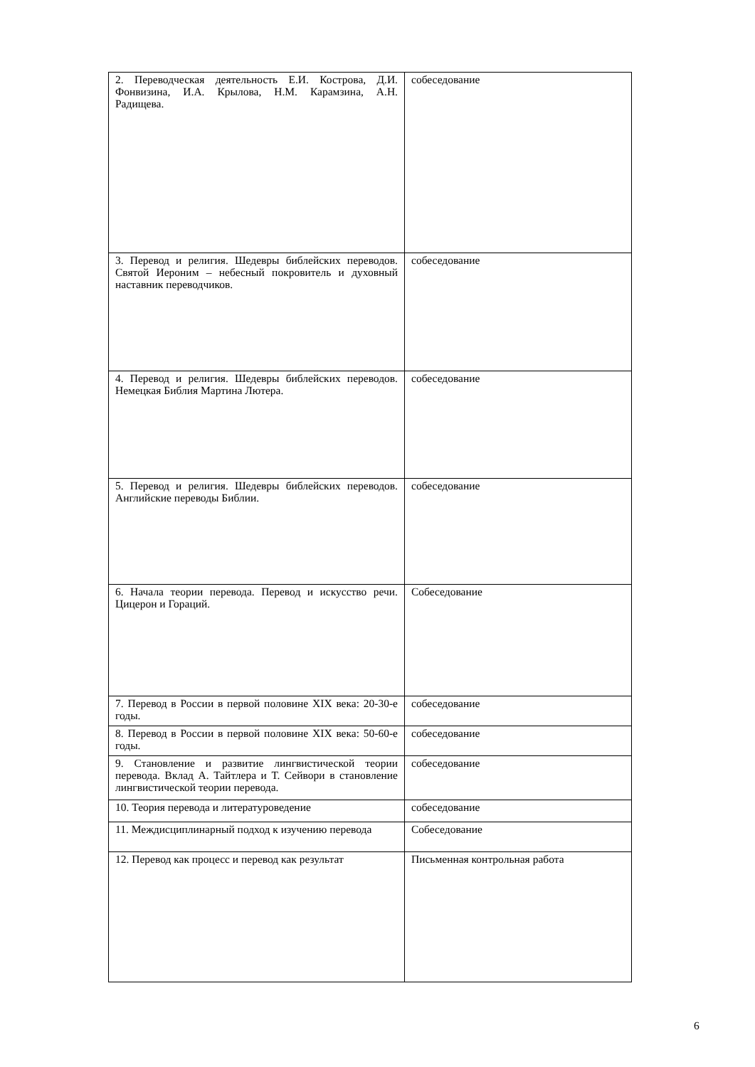| 2. Переводческая деятельность Е.И. Кострова, Д.И. Фонвизина, И.А. Крылова, Н.М. Карамзина, А.Н. Радищева. | собеседование |
| 3. Перевод и религия. Шедевры библейских переводов. Святой Иероним – небесный покровитель и духовный наставник переводчиков. | собеседование |
| 4. Перевод и религия. Шедевры библейских переводов. Немецкая Библия Мартина Лютера. | собеседование |
| 5. Перевод и религия. Шедевры библейских переводов. Английские переводы Библии. | собеседование |
| 6. Начала теории перевода. Перевод и искусство речи. Цицерон и Гораций. | Собеседование |
| 7. Перевод в России в первой половине XIX века: 20-30-е годы. | собеседование |
| 8. Перевод в России в первой половине XIX века: 50-60-е годы. | собеседование |
| 9. Становление и развитие лингвистической теории перевода. Вклад А. Тайтлера и Т. Сейвори в становление лингвистической теории перевода. | собеседование |
| 10. Теория перевода и литературоведение | собеседование |
| 11. Междисциплинарный подход к изучению перевода | Собеседование |
| 12. Перевод как процесс и перевод как результат | Письменная контрольная работа |
6